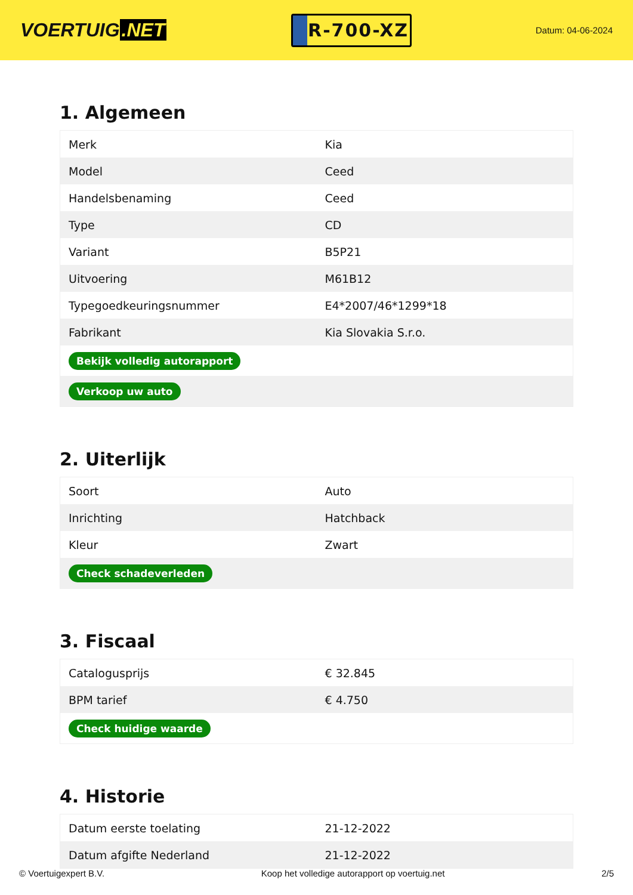VOERTUIG.NET
R-700-XZ
Datum: 04-06-2024
1. Algemeen
| Merk | Kia |
| Model | Ceed |
| Handelsbenaming | Ceed |
| Type | CD |
| Variant | B5P21 |
| Uitvoering | M61B12 |
| Typegoedkeuringsnummer | E4*2007/46*1299*18 |
| Fabrikant | Kia Slovakia S.r.o. |
| Bekijk volledig autorapport | |
| Verkoop uw auto | |
2. Uiterlijk
| Soort | Auto |
| Inrichting | Hatchback |
| Kleur | Zwart |
| Check schadeverleden | |
3. Fiscaal
| Catalogusprijs | € 32.845 |
| BPM tarief | € 4.750 |
| Check huidige waarde | |
4. Historie
| Datum eerste toelating | 21-12-2022 |
| Datum afgifte Nederland | 21-12-2022 |
© Voertuigexpert B.V. Koop het volledige autorapport op voertuig.net 2/5